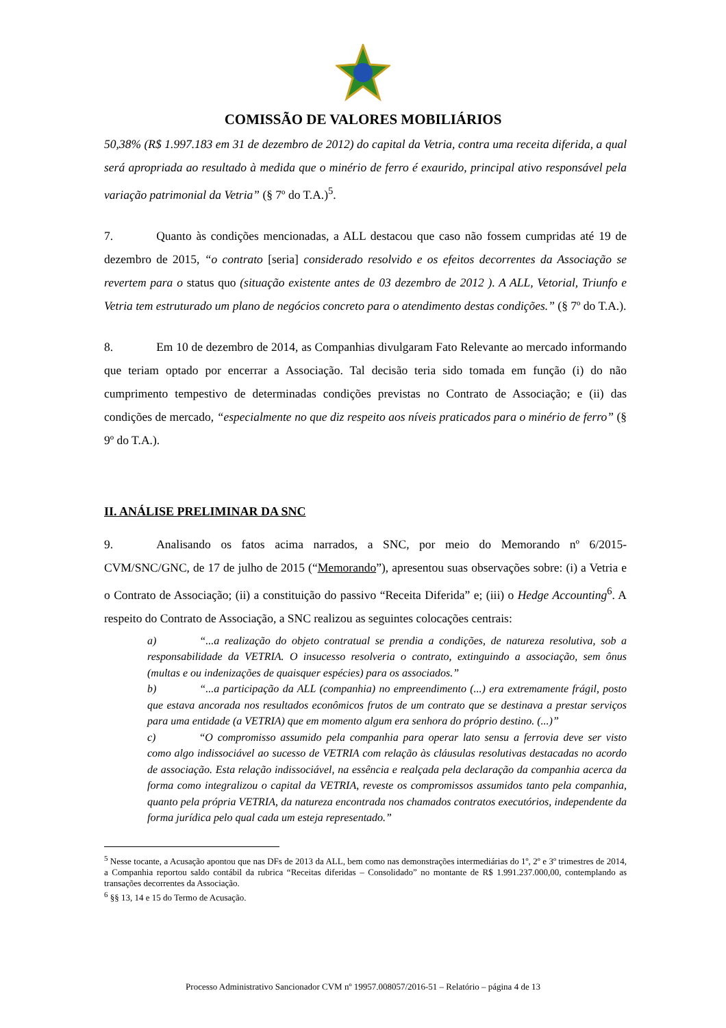COMISSÃO DE VALORES MOBILIÁRIOS
50,38% (R$ 1.997.183 em 31 de dezembro de 2012) do capital da Vetria, contra uma receita diferida, a qual será apropriada ao resultado à medida que o minério de ferro é exaurido, principal ativo responsável pela variação patrimonial da Vetria” (§ 7º do T.A.)<sup>5</sup>.
7. Quanto às condições mencionadas, a ALL destacou que caso não fossem cumpridas até 19 de dezembro de 2015, “o contrato [seria] considerado resolvido e os efeitos decorrentes da Associação se revertem para o status quo (situação existente antes de 03 dezembro de 2012 ). A ALL, Vetorial, Triunfo e Vetria tem estruturado um plano de negócios concreto para o atendimento destas condições.” (§ 7º do T.A.).
8. Em 10 de dezembro de 2014, as Companhias divulgaram Fato Relevante ao mercado informando que teriam optado por encerrar a Associação. Tal decisão teria sido tomada em função (i) do não cumprimento tempestivo de determinadas condições previstas no Contrato de Associação; e (ii) das condições de mercado, “especialmente no que diz respeito aos níveis praticados para o minério de ferro” (§ 9º do T.A.).
II. ANÁLISE PRELIMINAR DA SNC
9. Analisando os fatos acima narrados, a SNC, por meio do Memorando nº 6/2015-CVM/SNC/GNC, de 17 de julho de 2015 (“Memorando”), apresentou suas observações sobre: (i) a Vetria e o Contrato de Associação; (ii) a constituição do passivo “Receita Diferida” e; (iii) o Hedge Accounting<sup>6</sup>. A respeito do Contrato de Associação, a SNC realizou as seguintes colocações centrais:
a) “...a realização do objeto contratual se prendia a condições, de natureza resolutiva, sob a responsabilidade da VETRIA. O insucesso resolveria o contrato, extinguindo a associação, sem ônus (multas e ou indenizações de quaisquer espécies) para os associados.”
b) “...a participação da ALL (companhia) no empreendimento (...) era extremamente frágil, posto que estava ancorada nos resultados econômicos frutos de um contrato que se destinava a prestar serviços para uma entidade (a VETRIA) que em momento algum era senhora do próprio destino. (...)”
c) “O compromisso assumido pela companhia para operar lato sensu a ferrovia deve ser visto como algo indissociável ao sucesso de VETRIA com relação às cláusulas resolutivas destacadas no acordo de associação. Esta relação indissociável, na essência e realçada pela declaração da companhia acerca da forma como integralizou o capital da VETRIA, reveste os compromissos assumidos tanto pela companhia, quanto pela própria VETRIA, da natureza encontrada nos chamados contratos executórios, independente da forma jurídica pelo qual cada um esteja representado.”
<sup>5</sup> Nesse tocante, a Acusação apontou que nas DFs de 2013 da ALL, bem como nas demonstrações intermediárias do 1º, 2º e 3º trimestres de 2014, a Companhia reportou saldo contábil da rubrica “Receitas diferidas – Consolidado” no montante de R$ 1.991.237.000,00, contemplando as transações decorrentes da Associação.
<sup>6</sup> §§ 13, 14 e 15 do Termo de Acusação.
Processo Administrativo Sancionador CVM nº 19957.008057/2016-51 – Relatório – página 4 de 13